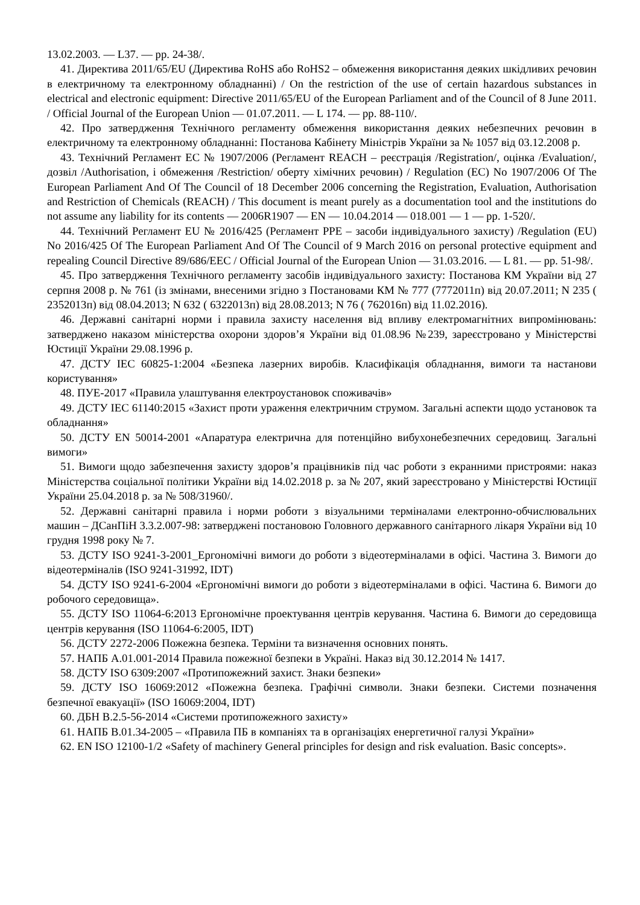13.02.2003. — L37. — pp. 24-38/.
41. Директива 2011/65/EU (Директива RoHS або RoHS2 – обмеження використання деяких шкідливих речовин в електричному та електронному обладнанні) / On the restriction of the use of certain hazardous substances in electrical and electronic equipment: Directive 2011/65/EU of the European Parliament and of the Council of 8 June 2011. / Official Journal of the European Union — 01.07.2011. — L 174. — pp. 88-110/.
42. Про затвердження Технічного регламенту обмеження використання деяких небезпечних речовин в електричному та електронному обладнанні: Постанова Кабінету Міністрів України за № 1057 від 03.12.2008 р.
43. Технічний Регламент ЕС № 1907/2006 (Регламент REACH – реєстрація /Registration/, оцінка /Evaluation/, дозвіл /Authorisation, і обмеження /Restriction/ оберту хімічних речовин) / Regulation (EC) No 1907/2006 Of The European Parliament And Of The Council of 18 December 2006 concerning the Registration, Evaluation, Authorisation and Restriction of Chemicals (REACH) / This document is meant purely as a documentation tool and the institutions do not assume any liability for its contents — 2006R1907 — EN — 10.04.2014 — 018.001 — 1 — pp. 1-520/.
44. Технічний Регламент EU № 2016/425 (Регламент PPE – засоби індивідуального захисту) /Regulation (EU) No 2016/425 Of The European Parliament And Of The Council of 9 March 2016 on personal protective equipment and repealing Council Directive 89/686/EEC / Official Journal of the European Union — 31.03.2016. — L 81. — pp. 51-98/.
45. Про затвердження Технічного регламенту засобів індивідуального захисту: Постанова КМ України від 27 серпня 2008 р. № 761 (із змінами, внесеними згідно з Постановами КМ № 777 (7772011п) від 20.07.2011; N 235 ( 2352013п) від 08.04.2013; N 632 ( 6322013п) від 28.08.2013; N 76 ( 762016п) від 11.02.2016).
46. Державні санітарні норми і правила захисту населення від впливу електромагнітних випромінювань: затверджено наказом міністерства охорони здоров’я України від 01.08.96 №239, зареєстровано у Міністерстві Юстиції України 29.08.1996 р.
47. ДСТУ IEC 60825-1:2004 «Безпека лазерних виробів. Класифікація обладнання, вимоги та настанови користування»
48. ПУЕ-2017 «Правила улаштування електроустановок споживачів»
49. ДСТУ IEC 61140:2015 «Захист проти ураження електричним струмом. Загальні аспекти щодо установок та обладнання»
50. ДСТУ EN 50014-2001 «Апаратура електрична для потенційно вибухонебезпечних середовищ. Загальні вимоги»
51. Вимоги щодо забезпечення захисту здоров’я працівників під час роботи з екранними пристроями: наказ Міністерства соціальної політики України від 14.02.2018 р. за № 207, який зареєстровано у Міністерстві Юстиції України 25.04.2018 р. за № 508/31960/.
52. Державні санітарні правила і норми роботи з візуальними терміналами електронно-обчислювальних машин – ДСанПіН 3.3.2.007-98: затверджені постановою Головного державного санітарного лікаря України від 10 грудня 1998 року № 7.
53. ДСТУ ISO 9241-3-2001_Ергономічні вимоги до роботи з відеотерміналами в офісі. Частина 3. Вимоги до відеотерміналів (ISO 9241-31992, IDT)
54. ДСТУ ISO 9241-6-2004 «Ергономічні вимоги до роботи з відеотерміналами в офісі. Частина 6. Вимоги до робочого середовища».
55. ДСТУ ISO 11064-6:2013 Ергономічне проектування центрів керування. Частина 6. Вимоги до середовища центрів керування (ISO 11064-6:2005, IDT)
56. ДСТУ 2272-2006 Пожежна безпека. Терміни та визначення основних понять.
57. НАПБ А.01.001-2014 Правила пожежної безпеки в Україні. Наказ від 30.12.2014 № 1417.
58. ДСТУ ISO 6309:2007 «Протипожежний захист. Знаки безпеки»
59. ДСТУ ISO 16069:2012 «Пожежна безпека. Графічні символи. Знаки безпеки. Системи позначення безпечної евакуації» (ISO 16069:2004, IDT)
60. ДБН В.2.5-56-2014 «Системи протипожежного захисту»
61. НАПБ В.01.34-2005 – «Правила ПБ в компаніях та в організаціях енергетичної галузі України»
62. EN ISO 12100-1/2 «Safety of machinery General principles for design and risk evaluation. Basic concepts».